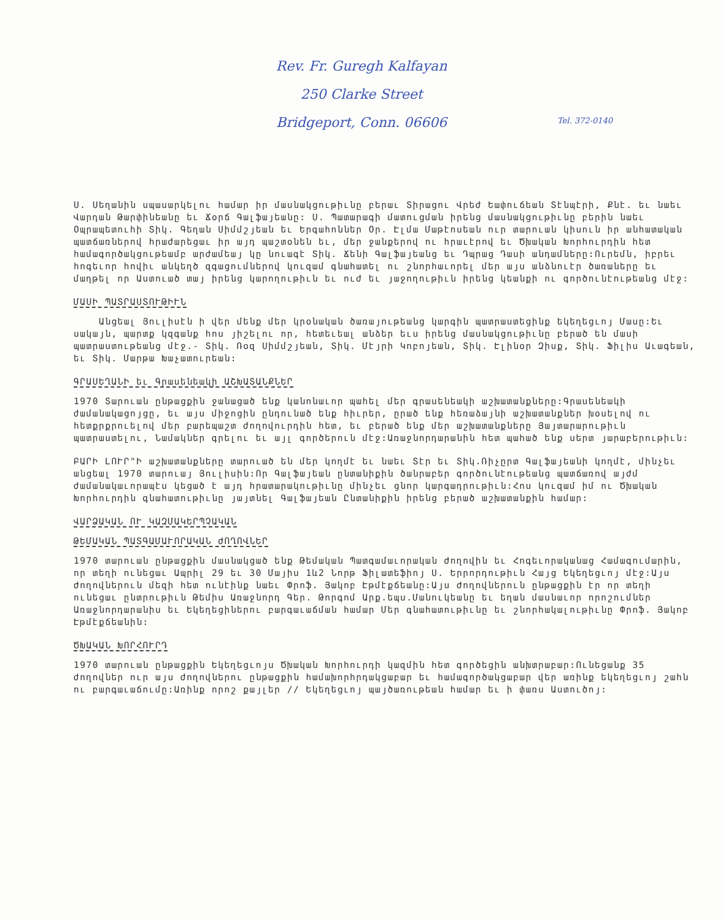Rev. Fr. Guregh Kalfayan
250 Clarke Street
Bridgeport, Conn. 06606
Tel. 372-0140
Ս. Սեղանին սպասարկելու համար իր մասնակցութիւնը բերաւ Տիրացու Վրեժ Եափուճեան Տէնպէրի, Քնէ. եւ նաեւ Վարդան Թարփինեանը եւ Ճօրճ Գալֆայեանը: Ս. Պատարագի մատուցման իրենց մասնակցութիւնը բերին նաեւ Օպրապետուհի Տիկ. Գեղան Սիմմշյեան եւ Երգահոններ Օր. Էլմա Մաթէոսեան ուր տարուան կիսուն իր անհատական պատճառներով հրաժարեցաւ իր այդ պաշտօնեն եւ, մեր ջանքերով ու հրաւէրով եւ Ծխական Խորհուրդին հետ համագործակցութեամբ արժամեայ կը նուագէ Տիկ. Ճենի Գալֆայեանց եւ Դպրաց Դասի անդամները:Ուրեմն, իբրեւ հոգեւոր հովիւ անկեղծ զգացումներով կուզամ գնահատել ու շնորհաւորել մեր այս անձնուէր ծառաները եւ մաղթել որ Աստուած տայ իրենց կարողութիւն եւ ուժ եւ յաջողութիւն իրենց կեանքի ու գործունէութեանց մէջ:
ՄԱՍԻ ՊԱՏՐԱՍՏՈՒԹԻՒՆ
Անցեալ Յուլիսէն ի վեր մենք մեր կրօնական ծառայութեանց կարգին պատրաստեցինք եկեղեցւոյ Մասը:Եւ սակայն, պարտք կզգանք հոս յիշելու որ, հետեւեալ անձեր եւս իրենց մասնակցութիւնը բերած են մասի պատրաստութեանց մէջ.- Տիկ. Ռօզ Սիմմշյեան, Տիկ. Մէյրի Կոբոյեան, Տիկ. Էլինօր Զիսք, Տիկ. Ֆիլիս Աւագեան, եւ Տիկ. Մարթա Խաչատուրեան:
ԳՐԱՍԵՂԱՆԻ եւ Գրասենեակի ԱՇԽԱՏԱՆՔՆԵՐ
1970 Տարուան ընթացքին ջանացած ենք կանոնաւոր պահել մեր գրասենեակի աշխատանքները:Գրասենեակի ժամանակացոյցը, եւ այս միջոցին ընդունած ենք հիւրեր, ըրած ենք հեռաձայնի աշխատանքներ խօսելով ու հետքրքրուելով մեր բարեպաշտ ժողովուրդին հետ, եւ բերած ենք մեր աշխատանքները Յայտարարութիւն պատրաստելու, Նամակներ գրելու եւ այլ գործերուն մէջ:Առաջնորդարանին հետ պահած ենք սերտ յարաբերութիւն:
ԲԱՐԻ ԼՈՒՐ"Ի աշխատանքները տարուած են մեր կողմէ եւ նաեւ Տէր եւ Տիկ.Ռիչըրտ Գալֆայեանի կողմէ, մինչեւ անցեալ 1970 տարուայ Յուլիսին:Որ Գալֆայեան ընտանիքին ծանրաբեր գործունէութեանց պատճառով այժմ ժամանակաւորապէս կեցած է այդ հրատարակութիւնը մինչեւ ցնոր կարգադրութիւն:Հոս կուզամ իմ ու Ծխական Խորհուրդին գնահատութիւնը յայտնել Գալֆայեան Ընտանիքին իրենց բերած աշխատանքին համար:
ՎԱՐՁԱԿԱՆ ՈՒ ԿԱԶՄԱԿԵՐՊՉԱԿԱՆ
ԹԵՄԱԿԱՆ ՊԱՏԳԱՄԱՒՈՐԱԿԱՆ ԺՈՂՈՎՆԵՐ
1970 տարուան ընթացքին մասնակցած ենք Թեմական Պատգամաւորական Ժողովին եւ Հոգեւորականաց Համագումարին, որ տեղի ունեցաւ Ապրիլ 29 եւ 30 Մայիս 1և2 Նորթ Ֆիլատեֆիոյ Ս. Երրորդութիւն Հայց Եկեղեցւոյ մէջ:Այս Ժողովներուն մեզի հետ ունէինք նաեւ Փրոֆ. Յակոբ Էթմէքճեանը:Այս Ժողովներուն ընթացքին էր որ տեղի ունեցաւ ընտրութիւն Թեմիս Առաջնորդ Գեր. Թորգոմ Արք.եպս.Մանուկեանը եւ եղան մասնաւոր որոշումներ Առաջնորդարանիս եւ Եկեղեցիներու բարգաւաճման համար Մեր գնահատութիւնը եւ շնորհակալութիւնը Փրոֆ. Յակոբ Էթմէքճեանին:
ԾԽԱԿԱՆ ԽՈՐՀՈՒՐԴ
1970 տարուան ընթացքին Եկեղեցւոյս Ծխական Խորհուրդի կազմին հետ գործեցին անխտրաբար:Ունեցանք 35 ժողովներ ուր այս ժողովներու ընթացքին համախորհրդակցաբար եւ համագործակցաբար վեր առինք եկեղեցւոյ շահն ու բարգաւաճումը:Առինք որոշ քայլեր // Եկեղեցւոյ պայծառութեան համար եւ ի փառս Աստուծոյ: